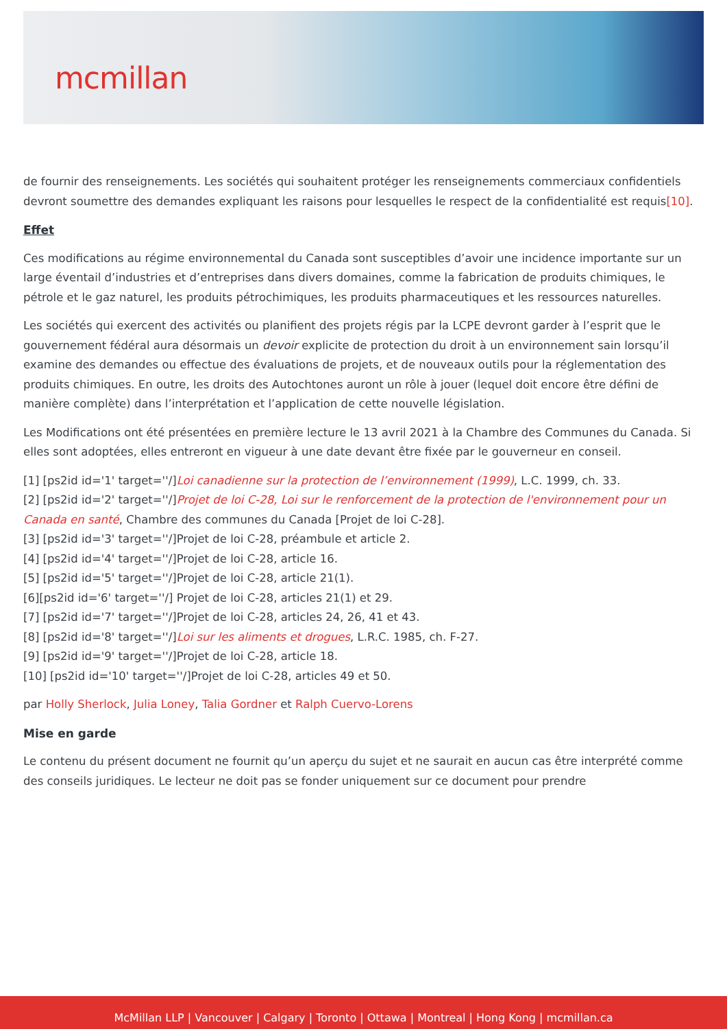mcmillan
de fournir des renseignements. Les sociétés qui souhaitent protéger les renseignements commerciaux confidentiels devront soumettre des demandes expliquant les raisons pour lesquelles le respect de la confidentialité est requis[10].
Effet
Ces modifications au régime environnemental du Canada sont susceptibles d’avoir une incidence importante sur un large éventail d’industries et d’entreprises dans divers domaines, comme la fabrication de produits chimiques, le pétrole et le gaz naturel, les produits pétrochimiques, les produits pharmaceutiques et les ressources naturelles.
Les sociétés qui exercent des activités ou planifient des projets régis par la LCPE devront garder à l’esprit que le gouvernement fédéral aura désormais un devoir explicite de protection du droit à un environnement sain lorsqu’il examine des demandes ou effectue des évaluations de projets, et de nouveaux outils pour la réglementation des produits chimiques. En outre, les droits des Autochtones auront un rôle à jouer (lequel doit encore être défini de manière complète) dans l’interprétation et l’application de cette nouvelle législation.
Les Modifications ont été présentées en première lecture le 13 avril 2021 à la Chambre des Communes du Canada. Si elles sont adoptées, elles entreront en vigueur à une date devant être fixée par le gouverneur en conseil.
[1] [ps2id id='1' target=''/]Loi canadienne sur la protection de l’environnement (1999), L.C. 1999, ch. 33.
[2] [ps2id id='2' target=''/]Projet de loi C-28, Loi sur le renforcement de la protection de l'environnement pour un Canada en santé, Chambre des communes du Canada [Projet de loi C-28].
[3] [ps2id id='3' target=''/]Projet de loi C-28, préambule et article 2.
[4] [ps2id id='4' target=''/]Projet de loi C-28, article 16.
[5] [ps2id id='5' target=''/]Projet de loi C-28, article 21(1).
[6][ps2id id='6' target=''/] Projet de loi C-28, articles 21(1) et 29.
[7] [ps2id id='7' target=''/]Projet de loi C-28, articles 24, 26, 41 et 43.
[8] [ps2id id='8' target=''/]Loi sur les aliments et drogues, L.R.C. 1985, ch. F‑27.
[9] [ps2id id='9' target=''/]Projet de loi C-28, article 18.
[10] [ps2id id='10' target=''/]Projet de loi C-28, articles 49 et 50.
par Holly Sherlock, Julia Loney, Talia Gordner et Ralph Cuervo-Lorens
Mise en garde
Le contenu du présent document ne fournit qu’un aperçu du sujet et ne saurait en aucun cas être interprété comme des conseils juridiques. Le lecteur ne doit pas se fonder uniquement sur ce document pour prendre
McMillan LLP | Vancouver | Calgary | Toronto | Ottawa | Montreal | Hong Kong | mcmillan.ca